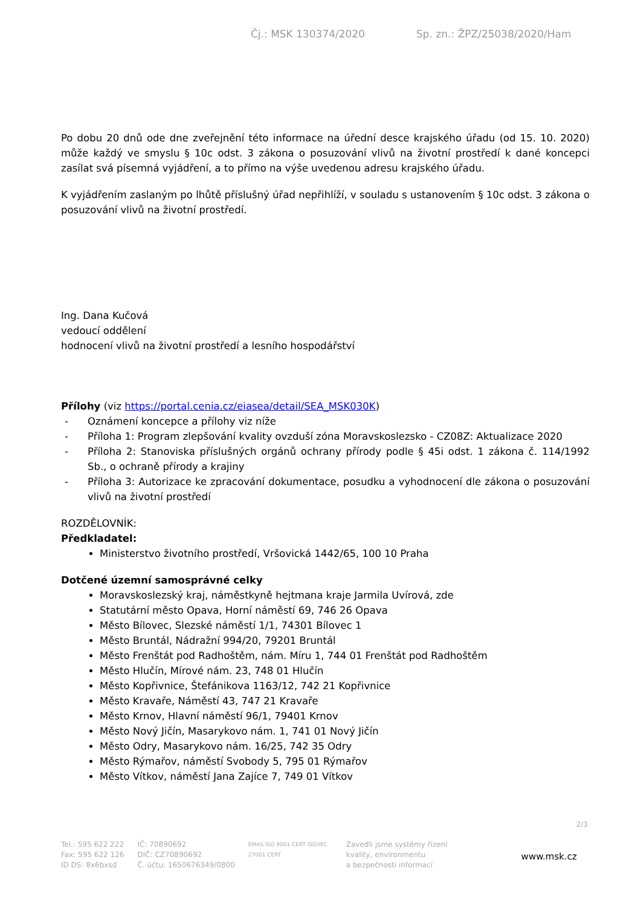Čj.: MSK 130374/2020 Sp. zn.: ŽPZ/25038/2020/Ham
Po dobu 20 dnů ode dne zveřejnění této informace na úřední desce krajského úřadu (od 15. 10. 2020) může každý ve smyslu § 10c odst. 3 zákona o posuzování vlivů na životní prostředí k dané koncepci zasílat svá písemná vyjádření, a to přímo na výše uvedenou adresu krajského úřadu.
K vyjádřením zaslaným po lhůtě příslušný úřad nepřihlíží, v souladu s ustanovením § 10c odst. 3 zákona o posuzování vlivů na životní prostředí.
Ing. Dana Kučová
vedoucí oddělení
hodnocení vlivů na životní prostředí a lesního hospodářství
Přílohy (viz https://portal.cenia.cz/eiasea/detail/SEA_MSK030K)
- Oznámení koncepce a přílohy viz níže
- Příloha 1: Program zlepšování kvality ovzduší zóna Moravskoslezsko - CZ08Z: Aktualizace 2020
- Příloha 2: Stanoviska příslušných orgánů ochrany přírody podle § 45i odst. 1 zákona č. 114/1992 Sb., o ochraně přírody a krajiny
- Příloha 3: Autorizace ke zpracování dokumentace, posudku a vyhodnocení dle zákona o posuzování vlivů na životní prostředí
ROZDĚLOVNÍK:
Předkladatel:
Ministerstvo životního prostředí, Vršovická 1442/65, 100 10 Praha
Dotčené územní samosprávné celky
Moravskoslezský kraj, náměstkyně hejtmana kraje Jarmila Uvírová, zde
Statutární město Opava, Horní náměstí 69, 746 26 Opava
Město Bílovec, Slezské náměstí 1/1, 74301 Bílovec 1
Město Bruntál, Nádražní 994/20, 79201 Bruntál
Město Frenštát pod Radhoštěm, nám. Míru 1, 744 01 Frenštát pod Radhoštěm
Město Hlučín, Mírové nám. 23, 748 01 Hlučín
Město Kopřivnice, Štefánikova 1163/12, 742 21 Kopřivnice
Město Kravaře, Náměstí 43, 747 21 Kravaře
Město Krnov, Hlavní náměstí 96/1, 79401 Krnov
Město Nový Jičín, Masarykovo nám. 1, 741 01 Nový Jičín
Město Odry, Masarykovo nám. 16/25, 742 35 Odry
Město Rýmařov, náměstí Svobody 5, 795 01 Rýmařov
Město Vítkov, náměstí Jana Zajíce 7, 749 01 Vítkov
2/3
Tel.: 595 622 222
Fax: 595 622 126
ID DS: 8x6bxsd
IČ: 70890692
DIČ: CZ70890692
Č. účtu: 1650676349/0800
EMAS ISO 9001 CERT ISO/IEC 27001 CERT
Zavedli jsme systémy řízení
kvality, environmentu
a bezpečnosti informací
www.msk.cz